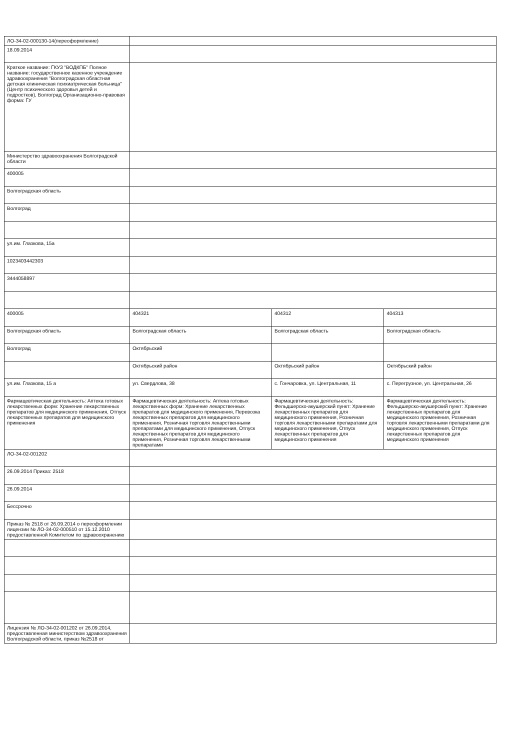| ЛО-34-02-000130-14(переоформление) | | | |
| 18.09.2014 | | | |
| Краткое название: ГКУЗ "ВОДКПБ" Полное название: государственное казенное учреждение здравоохранения "Волгоградская областная детская клиническая психиатрическая больница" (Центр психического здоровья детей и подростков), Волгоград Организационно-правовая форма: ГУ | | | |
| Министерство здравоохранения Волгоградской области | | | |
| 400005 | | | |
| Волгоградская область | | | |
| Волгоград | | | |
| ул.им. Глазкова, 15а | | | |
| 1023403442303 | | | |
| 3444058897 | | | |
| 400005 | 404321 | 404312 | 404313 |
| Волгоградская область | Волгоградская область | Волгоградская область | Волгоградская область |
| Волгоград | Октябрьский | | |
| | Октябрьский район | Октябрьский район | Октябрьский район |
| ул.им. Глазкова, 15 а | ул. Свердлова, 38 | с. Гончаровка, ул. Центральная, 11 | с. Перегрузное, ул. Центральная, 26 |
| Фармацевтическая деятельность: Аптека готовых лекарственных форм: Хранение лекарственных препаратов для медицинского применения, Отпуск лекарственных препаратов для медицинского применения | Фармацевтическая деятельность: Аптека готовых лекарственных форм: Хранение лекарственных препаратов для медицинского применения, Перевозка лекарственных препаратов для медицинского применения, Розничная торговля лекарственными препаратами для медицинского применения, Отпуск лекарственных препаратов для медицинского применения, Розничная торговля лекарственными препаратами | Фармацевтическая деятельность: Фельдшерско-акушерский пункт: Хранение лекарственных препаратов для медицинского применения, Розничная торговля лекарственными препаратами для медицинского применения, Отпуск лекарственных препаратов для медицинского применения | Фармацевтическая деятельность: Фельдшерско-акушерский пункт: Хранение лекарственных препаратов для медицинского применения, Розничная торговля лекарственными препаратами для медицинского применения, Отпуск лекарственных препаратов для медицинского применения |
| ЛО-34-02-001202 | | | |
| 26.09.2014 Приказ: 2518 | | | |
| 26.09.2014 | | | |
| Бессрочно | | | |
| Приказ № 2518 от 26.09.2014 о переоформлении лицензии № ЛО-34-02-000510 от 15.12.2010 предоставленной Комитетом по здравоохранению | | | |
| Лицензия № ЛО-34-02-001202 от 26.09.2014, предоставленная министерством здравоохранения Волгоградской области, приказ №2518 от | | | |